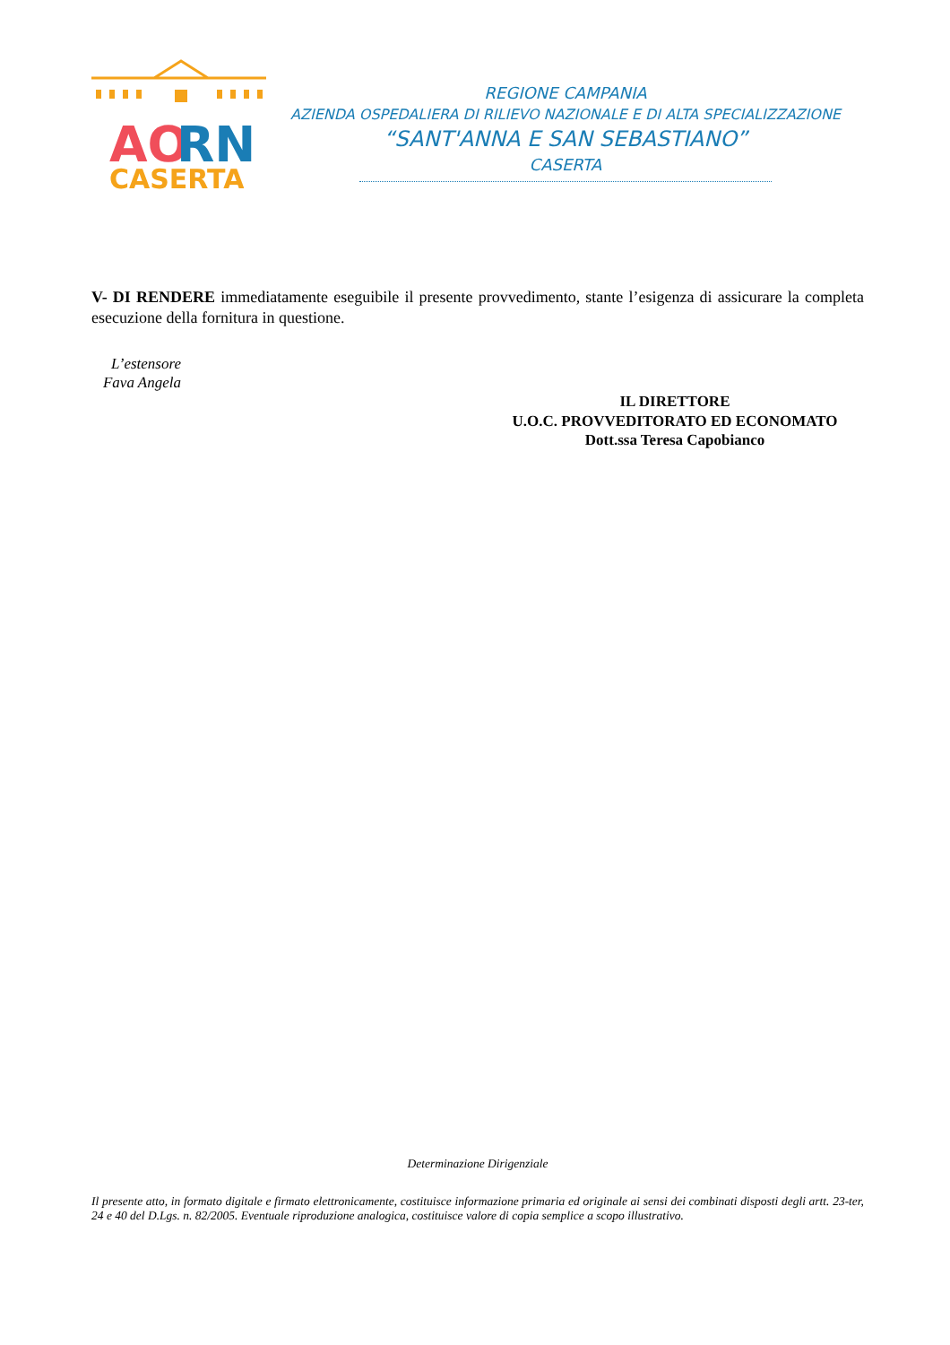AO
RN
CASERTA
REGIONE CAMPANIA
AZIENDA OSPEDALIERA DI RILIEVO NAZIONALE E DI ALTA SPECIALIZZAZIONE
“SANT'ANNA E SAN SEBASTIANO”
CASERTA
V- DI RENDERE immediatamente eseguibile il presente provvedimento, stante l’esigenza di assicurare la completa esecuzione della fornitura in questione.
L’estensore
Fava Angela
IL DIRETTORE
U.O.C. PROVVEDITORATO ED ECONOMATO
Dott.ssa Teresa Capobianco
Determinazione Dirigenziale
Il presente atto, in formato digitale e firmato elettronicamente, costituisce informazione primaria ed originale ai sensi dei combinati disposti degli artt. 23-ter, 24 e 40 del D.Lgs. n. 82/2005. Eventuale riproduzione analogica, costituisce valore di copia semplice a scopo illustrativo.